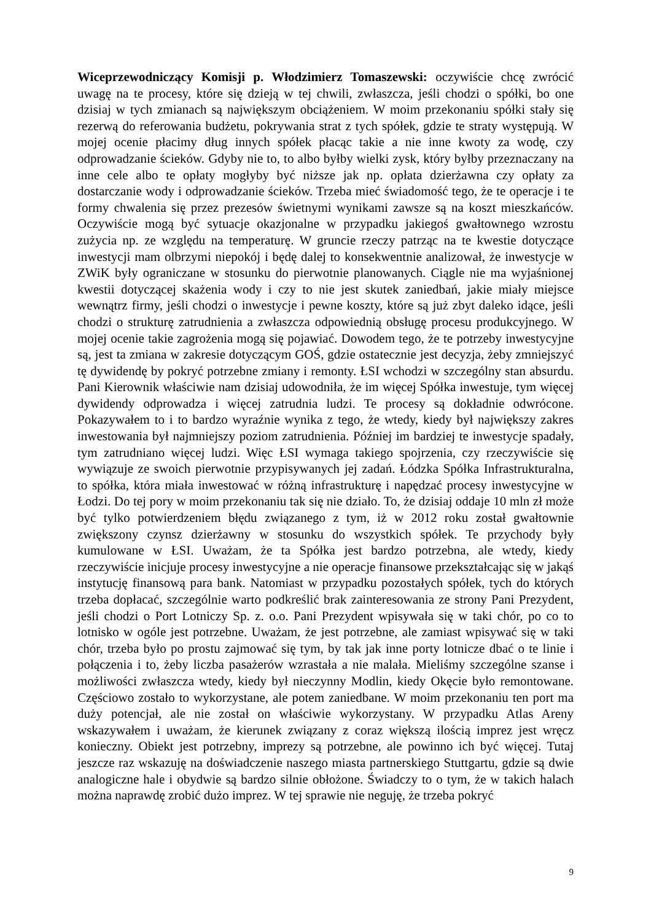Wiceprzewodniczący Komisji p. Włodzimierz Tomaszewski: oczywiście chcę zwrócić uwagę na te procesy, które się dzieją w tej chwili, zwłaszcza, jeśli chodzi o spółki, bo one dzisiaj w tych zmianach są największym obciążeniem. W moim przekonaniu spółki stały się rezerwą do referowania budżetu, pokrywania strat z tych spółek, gdzie te straty występują. W mojej ocenie płacimy dług innych spółek płacąc takie a nie inne kwoty za wodę, czy odprowadzanie ścieków. Gdyby nie to, to albo byłby wielki zysk, który byłby przeznaczany na inne cele albo te opłaty mogłyby być niższe jak np. opłata dzierżawna czy opłaty za dostarczanie wody i odprowadzanie ścieków. Trzeba mieć świadomość tego, że te operacje i te formy chwalenia się przez prezesów świetnymi wynikami zawsze są na koszt mieszkańców. Oczywiście mogą być sytuacje okazjonalne w przypadku jakiegoś gwałtownego wzrostu zużycia np. ze względu na temperaturę. W gruncie rzeczy patrząc na te kwestie dotyczące inwestycji mam olbrzymi niepokój i będę dalej to konsekwentnie analizował, że inwestycje w ZWiK były ograniczane w stosunku do pierwotnie planowanych. Ciągle nie ma wyjaśnionej kwestii dotyczącej skażenia wody i czy to nie jest skutek zaniedbań, jakie miały miejsce wewnątrz firmy, jeśli chodzi o inwestycje i pewne koszty, które są już zbyt daleko idące, jeśli chodzi o strukturę zatrudnienia a zwłaszcza odpowiednią obsługę procesu produkcyjnego. W mojej ocenie takie zagrożenia mogą się pojawiać. Dowodem tego, że te potrzeby inwestycyjne są, jest ta zmiana w zakresie dotyczącym GOŚ, gdzie ostatecznie jest decyzja, żeby zmniejszyć tę dywidendę by pokryć potrzebne zmiany i remonty. ŁSI wchodzi w szczególny stan absurdu. Pani Kierownik właściwie nam dzisiaj udowodniła, że im więcej Spółka inwestuje, tym więcej dywidendy odprowadza i więcej zatrudnia ludzi. Te procesy są dokładnie odwrócone. Pokazywałem to i to bardzo wyraźnie wynika z tego, że wtedy, kiedy był największy zakres inwestowania był najmniejszy poziom zatrudnienia. Później im bardziej te inwestycje spadały, tym zatrudniano więcej ludzi. Więc ŁSI wymaga takiego spojrzenia, czy rzeczywiście się wywiązuje ze swoich pierwotnie przypisywanych jej zadań. Łódzka Spółka Infrastrukturalna, to spółka, która miała inwestować w różną infrastrukturę i napędzać procesy inwestycyjne w Łodzi. Do tej pory w moim przekonaniu tak się nie działo. To, że dzisiaj oddaje 10 mln zł może być tylko potwierdzeniem błędu związanego z tym, iż w 2012 roku został gwałtownie zwiększony czynsz dzierżawny w stosunku do wszystkich spółek. Te przychody były kumulowane w ŁSI. Uważam, że ta Spółka jest bardzo potrzebna, ale wtedy, kiedy rzeczywiście inicjuje procesy inwestycyjne a nie operacje finansowe przekształcając się w jakąś instytucję finansową para bank. Natomiast w przypadku pozostałych spółek, tych do których trzeba dopłacać, szczególnie warto podkreślić brak zainteresowania ze strony Pani Prezydent, jeśli chodzi o Port Lotniczy Sp. z. o.o. Pani Prezydent wpisywała się w taki chór, po co to lotnisko w ogóle jest potrzebne. Uważam, że jest potrzebne, ale zamiast wpisywać się w taki chór, trzeba było po prostu zajmować się tym, by tak jak inne porty lotnicze dbać o te linie i połączenia i to, żeby liczba pasażerów wzrastała a nie malała. Mieliśmy szczególne szanse i możliwości zwłaszcza wtedy, kiedy był nieczynny Modlin, kiedy Okęcie było remontowane. Częściowo zostało to wykorzystane, ale potem zaniedbane. W moim przekonaniu ten port ma duży potencjał, ale nie został on właściwie wykorzystany. W przypadku Atlas Areny wskazywałem i uważam, że kierunek związany z coraz większą ilością imprez jest wręcz konieczny. Obiekt jest potrzebny, imprezy są potrzebne, ale powinno ich być więcej. Tutaj jeszcze raz wskazuję na doświadczenie naszego miasta partnerskiego Stuttgartu, gdzie są dwie analogiczne hale i obydwie są bardzo silnie obłożone. Świadczy to o tym, że w takich halach można naprawdę zrobić dużo imprez. W tej sprawie nie neguję, że trzeba pokryć
9